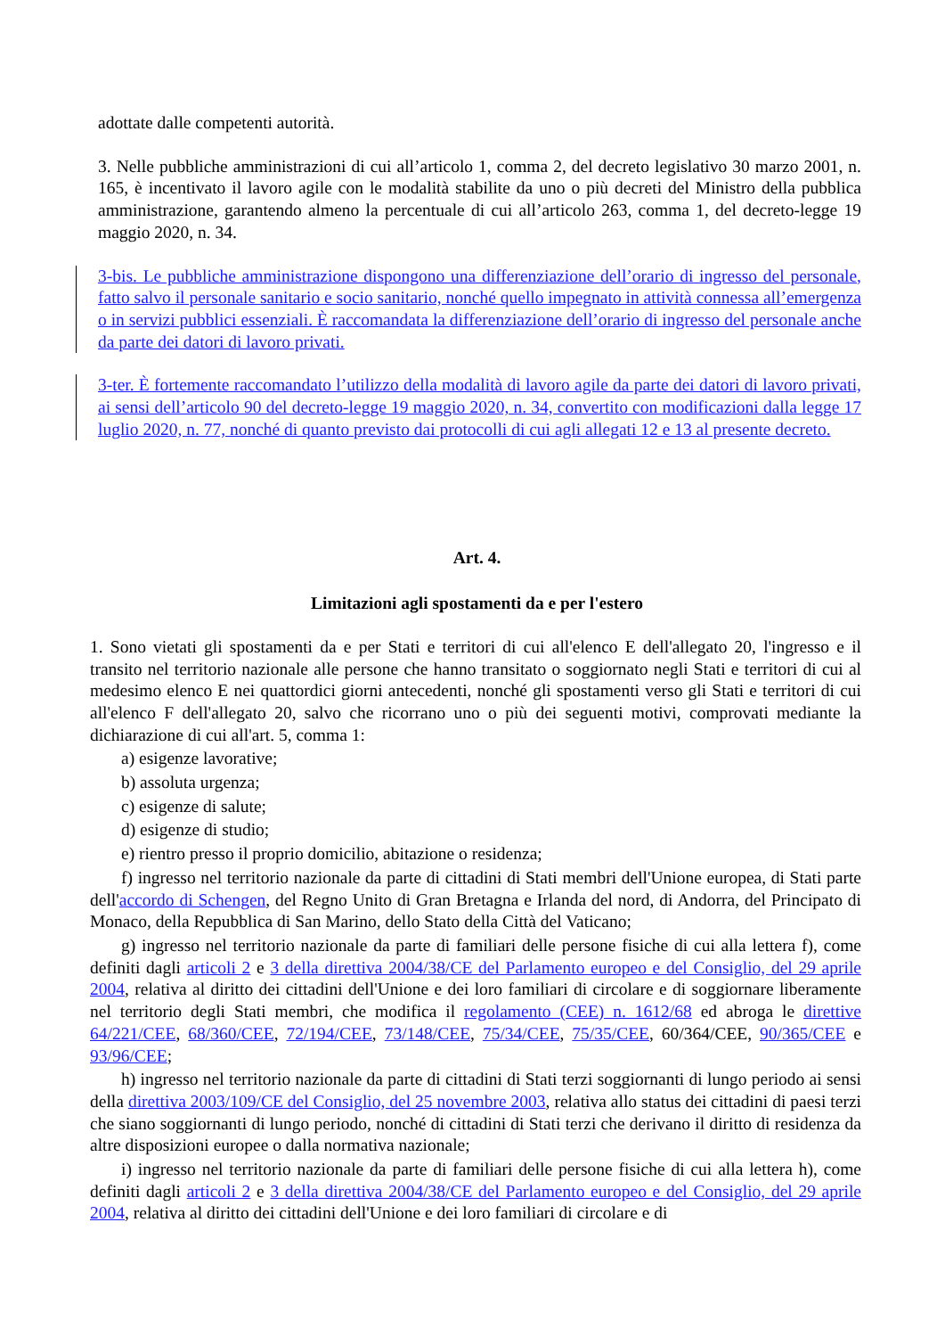adottate dalle competenti autorità.
3. Nelle pubbliche amministrazioni di cui all’articolo 1, comma 2, del decreto legislativo 30 marzo 2001, n. 165, è incentivato il lavoro agile con le modalità stabilite da uno o più decreti del Ministro della pubblica amministrazione, garantendo almeno la percentuale di cui all’articolo 263, comma 1, del decreto-legge 19 maggio 2020, n. 34.
3-bis. Le pubbliche amministrazione dispongono una differenziazione dell’orario di ingresso del personale, fatto salvo il personale sanitario e socio sanitario, nonché quello impegnato in attività connessa all’emergenza o in servizi pubblici essenziali. È raccomandata la differenziazione dell’orario di ingresso del personale anche da parte dei datori di lavoro privati.
3-ter. È fortemente raccomandato l’utilizzo della modalità di lavoro agile da parte dei datori di lavoro privati, ai sensi dell’articolo 90 del decreto-legge 19 maggio 2020, n. 34, convertito con modificazioni dalla legge 17 luglio 2020, n. 77, nonché di quanto previsto dai protocolli di cui agli allegati 12 e 13 al presente decreto.
Art. 4.
Limitazioni agli spostamenti da e per l'estero
1. Sono vietati gli spostamenti da e per Stati e territori di cui all'elenco E dell'allegato 20, l'ingresso e il transito nel territorio nazionale alle persone che hanno transitato o soggiornato negli Stati e territori di cui al medesimo elenco E nei quattordici giorni antecedenti, nonché gli spostamenti verso gli Stati e territori di cui all'elenco F dell'allegato 20, salvo che ricorrano uno o più dei seguenti motivi, comprovati mediante la dichiarazione di cui all'art. 5, comma 1:
a) esigenze lavorative;
b) assoluta urgenza;
c) esigenze di salute;
d) esigenze di studio;
e) rientro presso il proprio domicilio, abitazione o residenza;
f) ingresso nel territorio nazionale da parte di cittadini di Stati membri dell'Unione europea, di Stati parte dell'accordo di Schengen, del Regno Unito di Gran Bretagna e Irlanda del nord, di Andorra, del Principato di Monaco, della Repubblica di San Marino, dello Stato della Città del Vaticano;
g) ingresso nel territorio nazionale da parte di familiari delle persone fisiche di cui alla lettera f), come definiti dagli articoli 2 e 3 della direttiva 2004/38/CE del Parlamento europeo e del Consiglio, del 29 aprile 2004, relativa al diritto dei cittadini dell'Unione e dei loro familiari di circolare e di soggiornare liberamente nel territorio degli Stati membri, che modifica il regolamento (CEE) n. 1612/68 ed abroga le direttive 64/221/CEE, 68/360/CEE, 72/194/CEE, 73/148/CEE, 75/34/CEE, 75/35/CEE, 60/364/CEE, 90/365/CEE e 93/96/CEE;
h) ingresso nel territorio nazionale da parte di cittadini di Stati terzi soggiornanti di lungo periodo ai sensi della direttiva 2003/109/CE del Consiglio, del 25 novembre 2003, relativa allo status dei cittadini di paesi terzi che siano soggiornanti di lungo periodo, nonché di cittadini di Stati terzi che derivano il diritto di residenza da altre disposizioni europee o dalla normativa nazionale;
i) ingresso nel territorio nazionale da parte di familiari delle persone fisiche di cui alla lettera h), come definiti dagli articoli 2 e 3 della direttiva 2004/38/CE del Parlamento europeo e del Consiglio, del 29 aprile 2004, relativa al diritto dei cittadini dell'Unione e dei loro familiari di circolare e di